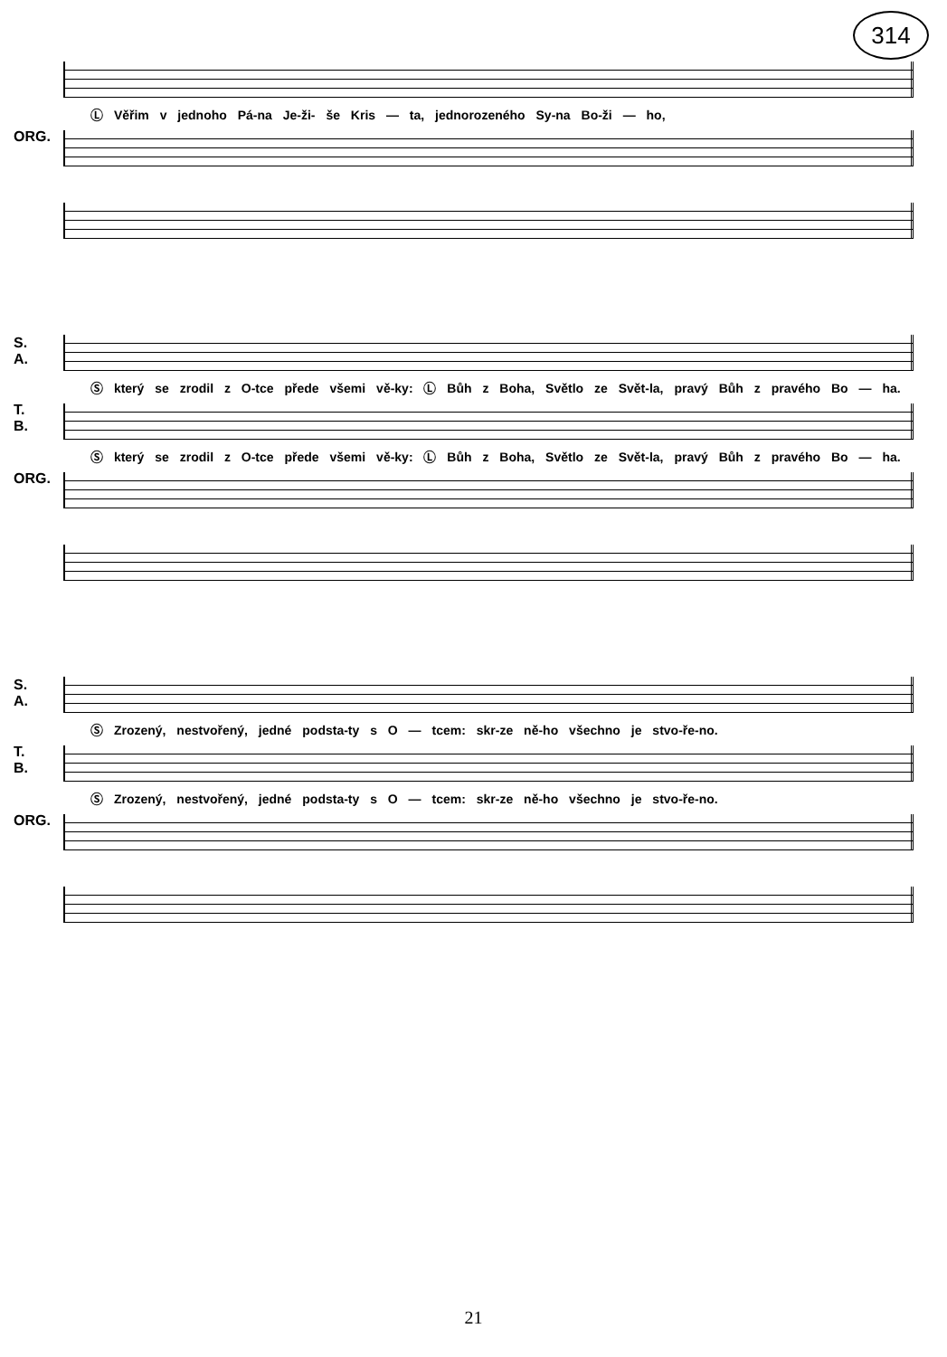314
Ⓛ Věřim v jednoho Pá-na Je-ži- še Kris — ta, jednorozeného Sy-na Bo-ži — ho,
ORG.
S.
A.
Ⓢ který se zrodil z O-tce přede všemi vě-ky: Ⓛ Bůh z Boha, Světlo ze Svět-la, pravý Bůh z pravého Bo — ha.
T.
B.
Ⓢ který se zrodil z O-tce přede všemi vě-ky: Ⓛ Bůh z Boha, Světlo ze Svět-la, pravý Bůh z pravého Bo — ha.
ORG.
S.
A.
Ⓢ Zrozený, nestvořený, jedné podsta-ty s O — tcem: skr-ze ně-ho všechno je stvo-ře-no.
T.
B.
Ⓢ Zrozený, nestvořený, jedné podsta-ty s O — tcem: skr-ze ně-ho všechno je stvo-ře-no.
ORG.
21